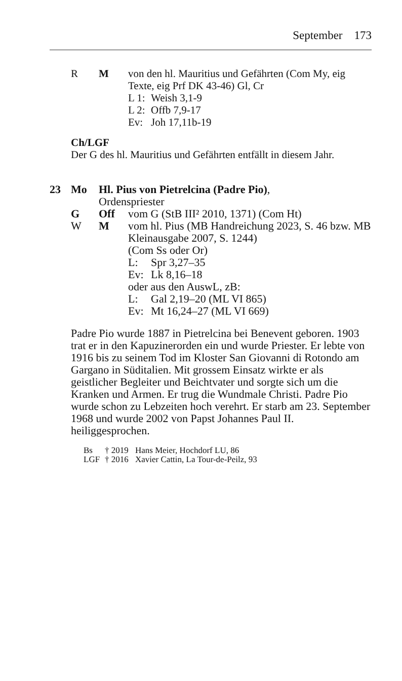September 173
R M von den hl. Mauritius und Gefährten (Com My, eig Texte, eig Prf DK 43-46) Gl, Cr
L 1: Weish 3,1-9
L 2: Offb 7,9-17
Ev: Joh 17,11b-19
Ch/LGF
Der G des hl. Mauritius und Gefährten entfällt in diesem Jahr.
23 Mo Hl. Pius von Pietrelcina (Padre Pio),
Ordenspriester
G Off vom G (StB III² 2010, 1371) (Com Ht)
W M vom hl. Pius (MB Handreichung 2023, S. 46 bzw. MB Kleinausgabe 2007, S. 1244)
(Com Ss oder Or)
L: Spr 3,27–35
Ev: Lk 8,16–18
oder aus den AuswL, zB:
L: Gal 2,19–20 (ML VI 865)
Ev: Mt 16,24–27 (ML VI 669)
Padre Pio wurde 1887 in Pietrelcina bei Benevent geboren. 1903 trat er in den Kapuzinerorden ein und wurde Priester. Er lebte von 1916 bis zu seinem Tod im Kloster San Giovanni di Rotondo am Gargano in Süditalien. Mit grossem Einsatz wirkte er als geistlicher Begleiter und Beichtvater und sorgte sich um die Kranken und Armen. Er trug die Wundmale Christi. Padre Pio wurde schon zu Lebzeiten hoch verehrt. Er starb am 23. September 1968 und wurde 2002 von Papst Johannes Paul II. heiliggesprochen.
Bs † 2019 Hans Meier, Hochdorf LU, 86
LGF † 2016 Xavier Cattin, La Tour-de-Peilz, 93